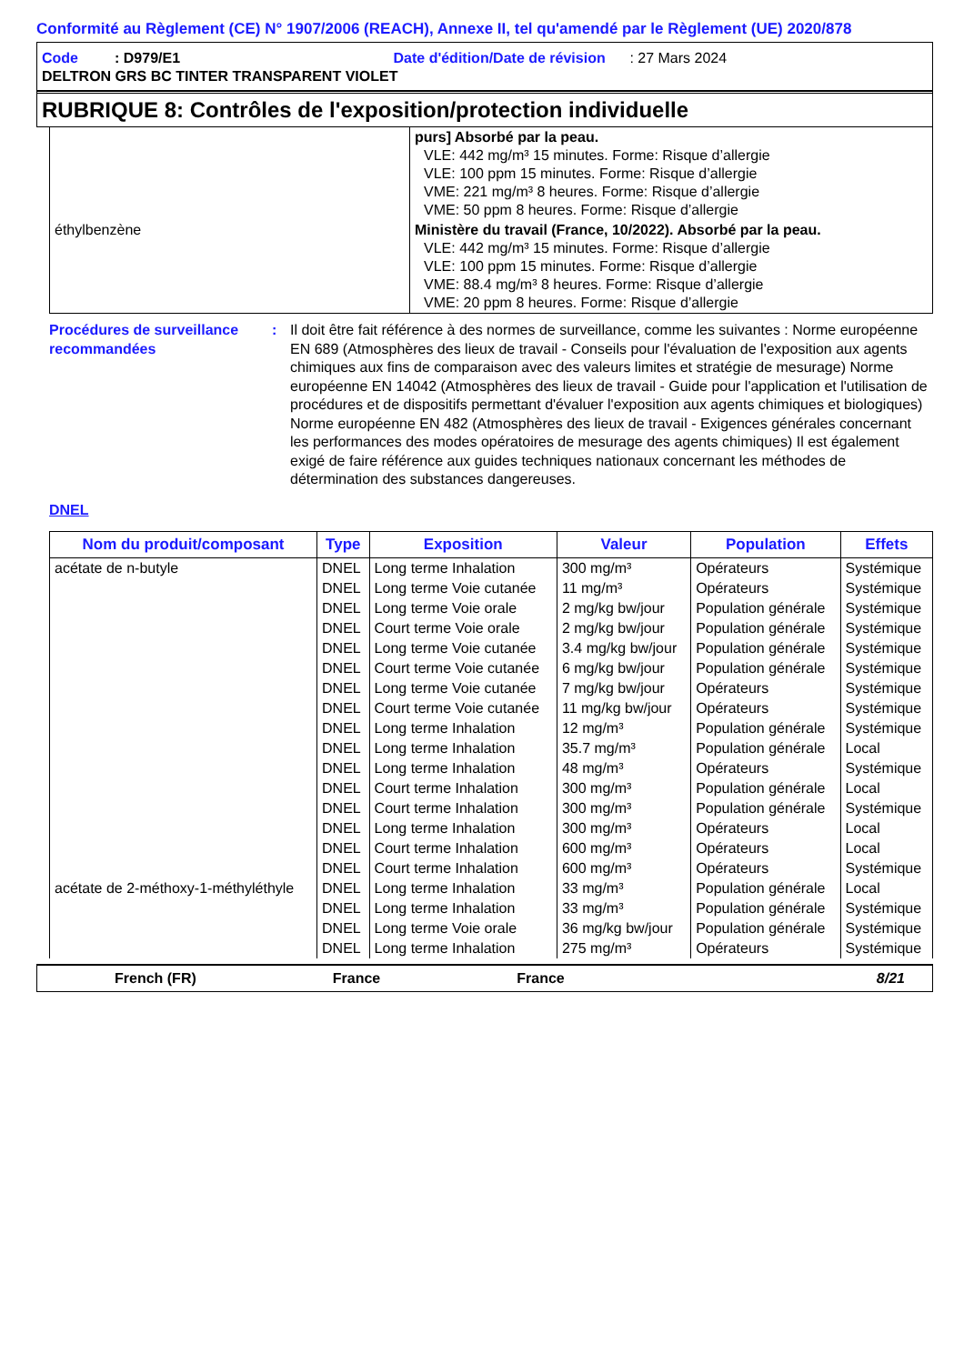Conformité au Règlement (CE) N° 1907/2006 (REACH), Annexe II, tel qu'amendé par le Règlement (UE) 2020/878
Code : D979/E1 Date d'édition/Date de révision : 27 Mars 2024
DELTRON GRS BC TINTER TRANSPARENT VIOLET
RUBRIQUE 8: Contrôles de l'exposition/protection individuelle
| | purs] Absorbé par la peau. VLE: 442 mg/m³ 15 minutes. Forme: Risque d’allergie VLE: 100 ppm 15 minutes. Forme: Risque d’allergie VME: 221 mg/m³ 8 heures. Forme: Risque d’allergie VME: 50 ppm 8 heures. Forme: Risque d’allergie |
| éthylbenzène | Ministère du travail (France, 10/2022). Absorbé par la peau. VLE: 442 mg/m³ 15 minutes. Forme: Risque d’allergie VLE: 100 ppm 15 minutes. Forme: Risque d’allergie VME: 88.4 mg/m³ 8 heures. Forme: Risque d’allergie VME: 20 ppm 8 heures. Forme: Risque d’allergie |
Procédures de surveillance recommandées
: Il doit être fait référence à des normes de surveillance, comme les suivantes : Norme européenne EN 689 (Atmosphères des lieux de travail - Conseils pour l'évaluation de l'exposition aux agents chimiques aux fins de comparaison avec des valeurs limites et stratégie de mesurage) Norme européenne EN 14042 (Atmosphères des lieux de travail - Guide pour l'application et l'utilisation de procédures et de dispositifs permettant d'évaluer l'exposition aux agents chimiques et biologiques) Norme européenne EN 482 (Atmosphères des lieux de travail - Exigences générales concernant les performances des modes opératoires de mesurage des agents chimiques) Il est également exigé de faire référence aux guides techniques nationaux concernant les méthodes de détermination des substances dangereuses.
DNEL
| Nom du produit/composant | Type | Exposition | Valeur | Population | Effets |
| --- | --- | --- | --- | --- | --- |
| acétate de n-butyle | DNEL | Long terme Inhalation | 300 mg/m³ | Opérateurs | Systémique |
| | DNEL | Long terme Voie cutanée | 11 mg/m³ | Opérateurs | Systémique |
| | DNEL | Long terme Voie orale | 2 mg/kg bw/jour | Population générale | Systémique |
| | DNEL | Court terme Voie orale | 2 mg/kg bw/jour | Population générale | Systémique |
| | DNEL | Long terme Voie cutanée | 3.4 mg/kg bw/jour | Population générale | Systémique |
| | DNEL | Court terme Voie cutanée | 6 mg/kg bw/jour | Population générale | Systémique |
| | DNEL | Long terme Voie cutanée | 7 mg/kg bw/jour | Opérateurs | Systémique |
| | DNEL | Court terme Voie cutanée | 11 mg/kg bw/jour | Opérateurs | Systémique |
| | DNEL | Long terme Inhalation | 12 mg/m³ | Population générale | Systémique |
| | DNEL | Long terme Inhalation | 35.7 mg/m³ | Population générale | Local |
| | DNEL | Long terme Inhalation | 48 mg/m³ | Opérateurs | Systémique |
| | DNEL | Court terme Inhalation | 300 mg/m³ | Population générale | Local |
| | DNEL | Court terme Inhalation | 300 mg/m³ | Population générale | Systémique |
| | DNEL | Long terme Inhalation | 300 mg/m³ | Opérateurs | Local |
| | DNEL | Court terme Inhalation | 600 mg/m³ | Opérateurs | Local |
| | DNEL | Court terme Inhalation | 600 mg/m³ | Opérateurs | Systémique |
| acétate de 2-méthoxy-1-méthyléthyle | DNEL | Long terme Inhalation | 33 mg/m³ | Population générale | Local |
| | DNEL | Long terme Inhalation | 33 mg/m³ | Population générale | Systémique |
| | DNEL | Long terme Voie orale | 36 mg/kg bw/jour | Population générale | Systémique |
| | DNEL | Long terme Inhalation | 275 mg/m³ | Opérateurs | Systémique |
French (FR) France France 8/21